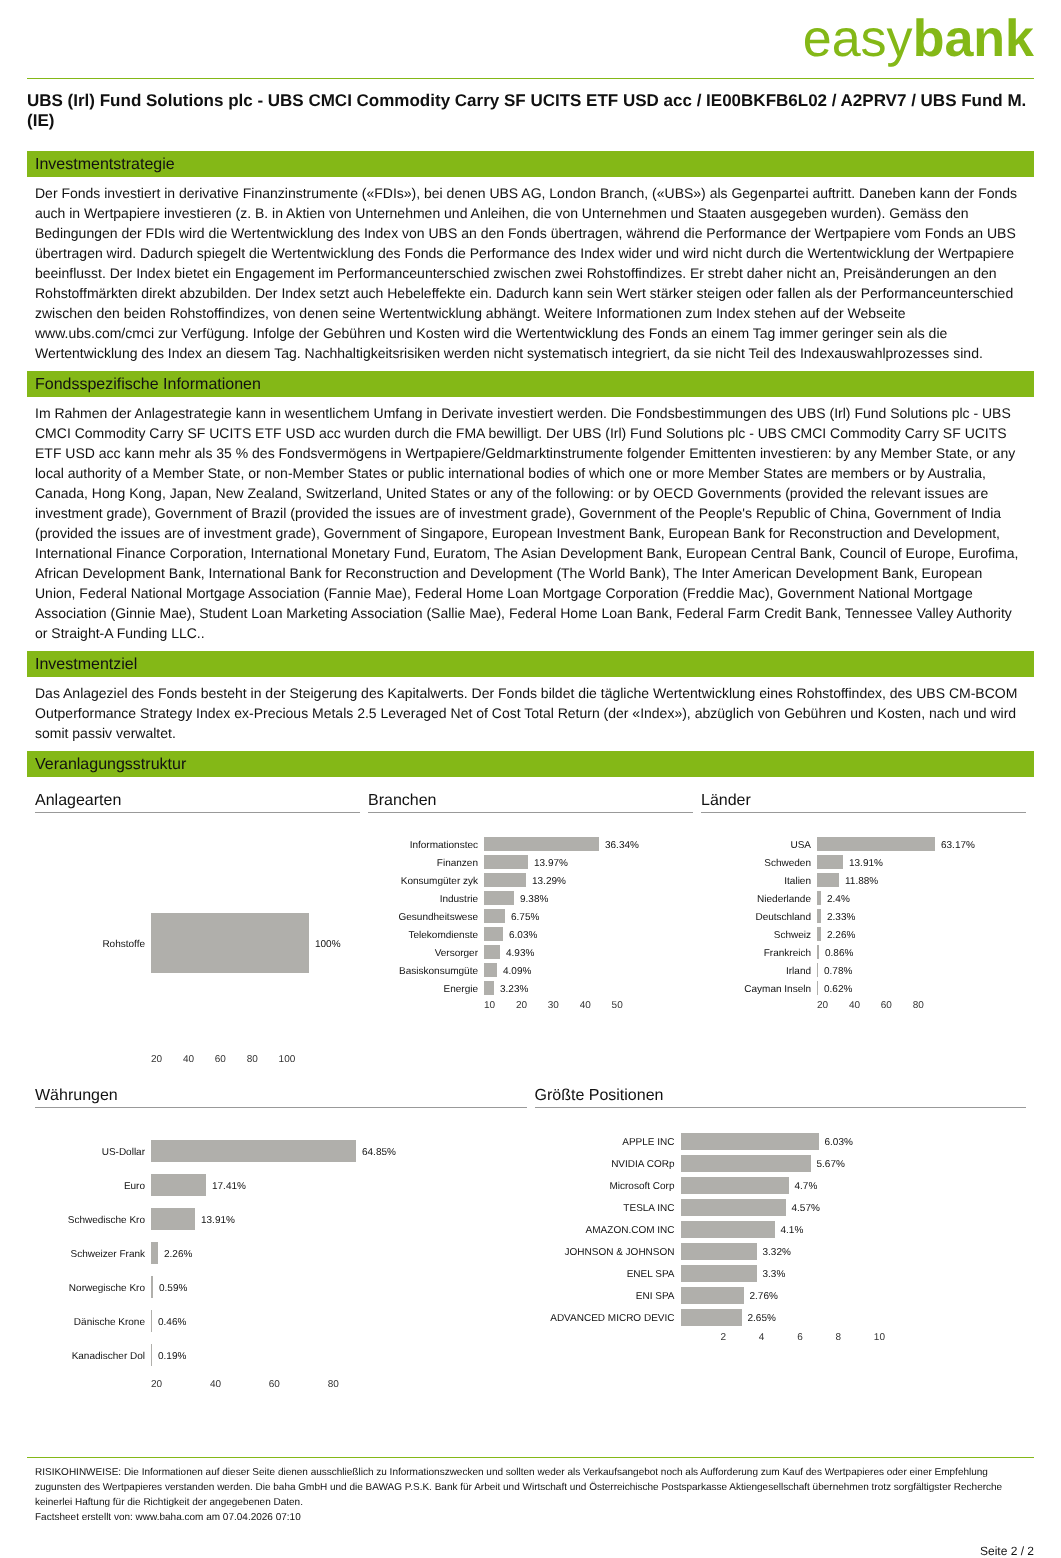easybank
UBS (Irl) Fund Solutions plc - UBS CMCI Commodity Carry SF UCITS ETF USD acc / IE00BKFB6L02 / A2PRV7 / UBS Fund M. (IE)
Investmentstrategie
Der Fonds investiert in derivative Finanzinstrumente («FDIs»), bei denen UBS AG, London Branch, («UBS») als Gegenpartei auftritt. Daneben kann der Fonds auch in Wertpapiere investieren (z. B. in Aktien von Unternehmen und Anleihen, die von Unternehmen und Staaten ausgegeben wurden). Gemäss den Bedingungen der FDIs wird die Wertentwicklung des Index von UBS an den Fonds übertragen, während die Performance der Wertpapiere vom Fonds an UBS übertragen wird. Dadurch spiegelt die Wertentwicklung des Fonds die Performance des Index wider und wird nicht durch die Wertentwicklung der Wertpapiere beeinflusst. Der Index bietet ein Engagement im Performanceunterschied zwischen zwei Rohstoffindizes. Er strebt daher nicht an, Preisänderungen an den Rohstoffmärkten direkt abzubilden. Der Index setzt auch Hebeleffekte ein. Dadurch kann sein Wert stärker steigen oder fallen als der Performanceunterschied zwischen den beiden Rohstoffindizes, von denen seine Wertentwicklung abhängt. Weitere Informationen zum Index stehen auf der Webseite www.ubs.com/cmci zur Verfügung. Infolge der Gebühren und Kosten wird die Wertentwicklung des Fonds an einem Tag immer geringer sein als die Wertentwicklung des Index an diesem Tag. Nachhaltigkeitsrisiken werden nicht systematisch integriert, da sie nicht Teil des Indexauswahlprozesses sind.
Fondsspezifische Informationen
Im Rahmen der Anlagestrategie kann in wesentlichem Umfang in Derivate investiert werden. Die Fondsbestimmungen des UBS (Irl) Fund Solutions plc - UBS CMCI Commodity Carry SF UCITS ETF USD acc wurden durch die FMA bewilligt. Der UBS (Irl) Fund Solutions plc - UBS CMCI Commodity Carry SF UCITS ETF USD acc kann mehr als 35 % des Fondsvermögens in Wertpapiere/Geldmarktinstrumente folgender Emittenten investieren: by any Member State, or any local authority of a Member State, or non-Member States or public international bodies of which one or more Member States are members or by Australia, Canada, Hong Kong, Japan, New Zealand, Switzerland, United States or any of the following: or by OECD Governments (provided the relevant issues are investment grade), Government of Brazil (provided the issues are of investment grade), Government of the People's Republic of China, Government of India (provided the issues are of investment grade), Government of Singapore, European Investment Bank, European Bank for Reconstruction and Development, International Finance Corporation, International Monetary Fund, Euratom, The Asian Development Bank, European Central Bank, Council of Europe, Eurofima, African Development Bank, International Bank for Reconstruction and Development (The World Bank), The Inter American Development Bank, European Union, Federal National Mortgage Association (Fannie Mae), Federal Home Loan Mortgage Corporation (Freddie Mac), Government National Mortgage Association (Ginnie Mae), Student Loan Marketing Association (Sallie Mae), Federal Home Loan Bank, Federal Farm Credit Bank, Tennessee Valley Authority or Straight-A Funding LLC..
Investmentziel
Das Anlageziel des Fonds besteht in der Steigerung des Kapitalwerts. Der Fonds bildet die tägliche Wertentwicklung eines Rohstoffindex, des UBS CM-BCOM Outperformance Strategy Index ex-Precious Metals 2.5 Leveraged Net of Cost Total Return (der «Index»), abzüglich von Gebühren und Kosten, nach und wird somit passiv verwaltet.
Veranlagungsstruktur
Anlagearten
Rohstoffe 100%
20 40 60 80 100
Branchen
Informationstec 36.34%
Finanzen 13.97%
Konsumgüter zyk 13.29%
Industrie 9.38%
Gesundheitswese 6.75%
Telekomdienste 6.03%
Versorger 4.93%
Basiskonsumgüte 4.09%
Energie 3.23%
10 20 30 40 50
Länder
USA 63.17%
Schweden 13.91%
Italien 11.88%
Niederlande 2.4%
Deutschland 2.33%
Schweiz 2.26%
Frankreich 0.86%
Irland 0.78%
Cayman Inseln 0.62%
20 40 60 80
Währungen
US-Dollar 64.85%
Euro 17.41%
Schwedische Kro 13.91%
Schweizer Frank 2.26%
Norwegische Kro 0.59%
Dänische Krone 0.46%
Kanadischer Dol 0.19%
20 40 60 80
Größte Positionen
APPLE INC 6.03%
NVIDIA CORp 5.67%
Microsoft Corp 4.7%
TESLA INC 4.57%
AMAZON.COM INC 4.1%
JOHNSON & JOHNSON 3.32%
ENEL SPA 3.3%
ENI SPA 2.76%
ADVANCED MICRO DEVIC 2.65%
2 4 6 8 10
RISIKOHINWEISE: Die Informationen auf dieser Seite dienen ausschließlich zu Informationszwecken und sollten weder als Verkaufsangebot noch als Aufforderung zum Kauf des Wertpapieres oder einer Empfehlung zugunsten des Wertpapieres verstanden werden. Die baha GmbH und die BAWAG P.S.K. Bank für Arbeit und Wirtschaft und Österreichische Postsparkasse Aktiengesellschaft übernehmen trotz sorgfältigster Recherche keinerlei Haftung für die Richtigkeit der angegebenen Daten.
Factsheet erstellt von: www.baha.com am 07.04.2026 07:10
Seite 2 / 2